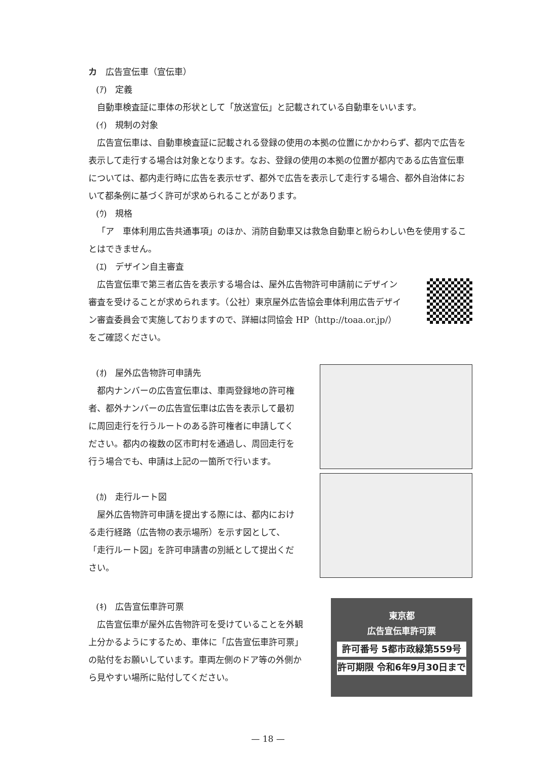カ　広告宣伝車（宣伝車）
(ｱ)　定義
自動車検査証に車体の形状として「放送宣伝」と記載されている自動車をいいます。
(ｲ)　規制の対象
広告宣伝車は、自動車検査証に記載される登録の使用の本拠の位置にかかわらず、都内で広告を表示して走行する場合は対象となります。なお、登録の使用の本拠の位置が都内である広告宣伝車については、都内走行時に広告を表示せず、都外で広告を表示して走行する場合、都外自治体において都条例に基づく許可が求められることがあります。
(ｳ)　規格
「ア　車体利用広告共通事項」のほか、消防自動車又は救急自動車と紛らわしい色を使用することはできません。
(ｴ)　デザイン自主審査
広告宣伝車で第三者広告を表示する場合は、屋外広告物許可申請前にデザイン審査を受けることが求められます。（公社）東京屋外広告協会車体利用広告デザイン審査委員会で実施しておりますので、詳細は同協会 HP（http://toaa.or.jp/）をご確認ください。
(ｵ)　屋外広告物許可申請先
都内ナンバーの広告宣伝車は、車両登録地の許可権者、都外ナンバーの広告宣伝車は広告を表示して最初に周回走行を行うルートのある許可権者に申請してください。都内の複数の区市町村を通過し、周回走行を行う場合でも、申請は上記の一箇所で行います。
(ｶ)　走行ルート図
屋外広告物許可申請を提出する際には、都内における走行経路（広告物の表示場所）を示す図として、「走行ルート図」を許可申請書の別紙として提出ください。
(ｷ)　広告宣伝車許可票
広告宣伝車が屋外広告物許可を受けていることを外観上分かるようにするため、車体に「広告宣伝車許可票」の貼付をお願いしています。車両左側のドア等の外側から見やすい場所に貼付してください。
東京都
広告宣伝車許可票
許可番号 5都市政緑第559号
許可期限 令和6年9月30日まで
— 18 —